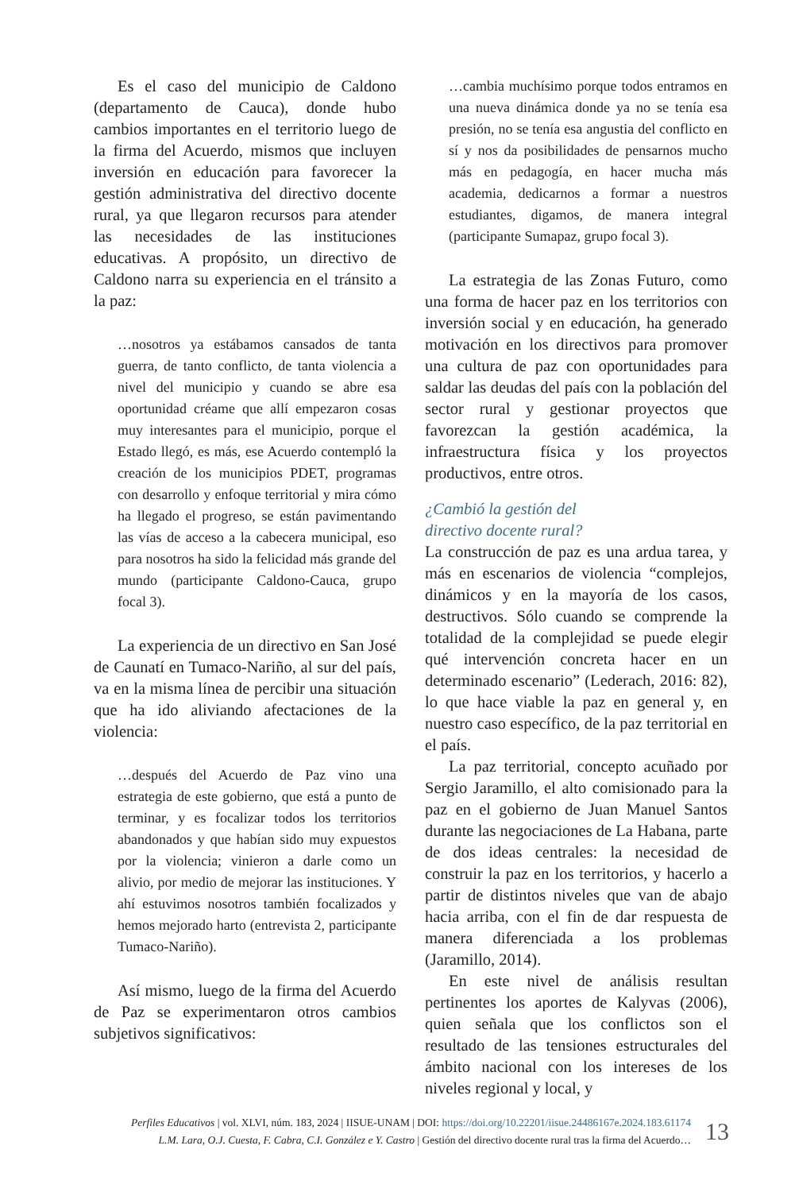Es el caso del municipio de Caldono (departamento de Cauca), donde hubo cambios importantes en el territorio luego de la firma del Acuerdo, mismos que incluyen inversión en educación para favorecer la gestión administrativa del directivo docente rural, ya que llegaron recursos para atender las necesidades de las instituciones educativas. A propósito, un directivo de Caldono narra su experiencia en el tránsito a la paz:
…nosotros ya estábamos cansados de tanta guerra, de tanto conflicto, de tanta violencia a nivel del municipio y cuando se abre esa oportunidad créame que allí empezaron cosas muy interesantes para el municipio, porque el Estado llegó, es más, ese Acuerdo contempló la creación de los municipios PDET, programas con desarrollo y enfoque territorial y mira cómo ha llegado el progreso, se están pavimentando las vías de acceso a la cabecera municipal, eso para nosotros ha sido la felicidad más grande del mundo (participante Caldono-Cauca, grupo focal 3).
La experiencia de un directivo en San José de Caunatí en Tumaco-Nariño, al sur del país, va en la misma línea de percibir una situación que ha ido aliviando afectaciones de la violencia:
…después del Acuerdo de Paz vino una estrategia de este gobierno, que está a punto de terminar, y es focalizar todos los territorios abandonados y que habían sido muy expuestos por la violencia; vinieron a darle como un alivio, por medio de mejorar las instituciones. Y ahí estuvimos nosotros también focalizados y hemos mejorado harto (entrevista 2, participante Tumaco-Nariño).
Así mismo, luego de la firma del Acuerdo de Paz se experimentaron otros cambios subjetivos significativos:
…cambia muchísimo porque todos entramos en una nueva dinámica donde ya no se tenía esa presión, no se tenía esa angustia del conflicto en sí y nos da posibilidades de pensarnos mucho más en pedagogía, en hacer mucha más academia, dedicarnos a formar a nuestros estudiantes, digamos, de manera integral (participante Sumapaz, grupo focal 3).
La estrategia de las Zonas Futuro, como una forma de hacer paz en los territorios con inversión social y en educación, ha generado motivación en los directivos para promover una cultura de paz con oportunidades para saldar las deudas del país con la población del sector rural y gestionar proyectos que favorezcan la gestión académica, la infraestructura física y los proyectos productivos, entre otros.
¿Cambió la gestión del
directivo docente rural?
La construcción de paz es una ardua tarea, y más en escenarios de violencia “complejos, dinámicos y en la mayoría de los casos, destructivos. Sólo cuando se comprende la totalidad de la complejidad se puede elegir qué intervención concreta hacer en un determinado escenario” (Lederach, 2016: 82), lo que hace viable la paz en general y, en nuestro caso específico, de la paz territorial en el país.
La paz territorial, concepto acuñado por Sergio Jaramillo, el alto comisionado para la paz en el gobierno de Juan Manuel Santos durante las negociaciones de La Habana, parte de dos ideas centrales: la necesidad de construir la paz en los territorios, y hacerlo a partir de distintos niveles que van de abajo hacia arriba, con el fin de dar respuesta de manera diferenciada a los problemas (Jaramillo, 2014).
En este nivel de análisis resultan pertinentes los aportes de Kalyvas (2006), quien señala que los conflictos son el resultado de las tensiones estructurales del ámbito nacional con los intereses de los niveles regional y local, y
Perfiles Educativos | vol. XLVI, núm. 183, 2024 | IISUE-UNAM | DOI: https://doi.org/10.22201/iisue.24486167e.2024.183.61174
L.M. Lara, O.J. Cuesta, F. Cabra, C.I. González e Y. Castro | Gestión del directivo docente rural tras la firma del Acuerdo…
13